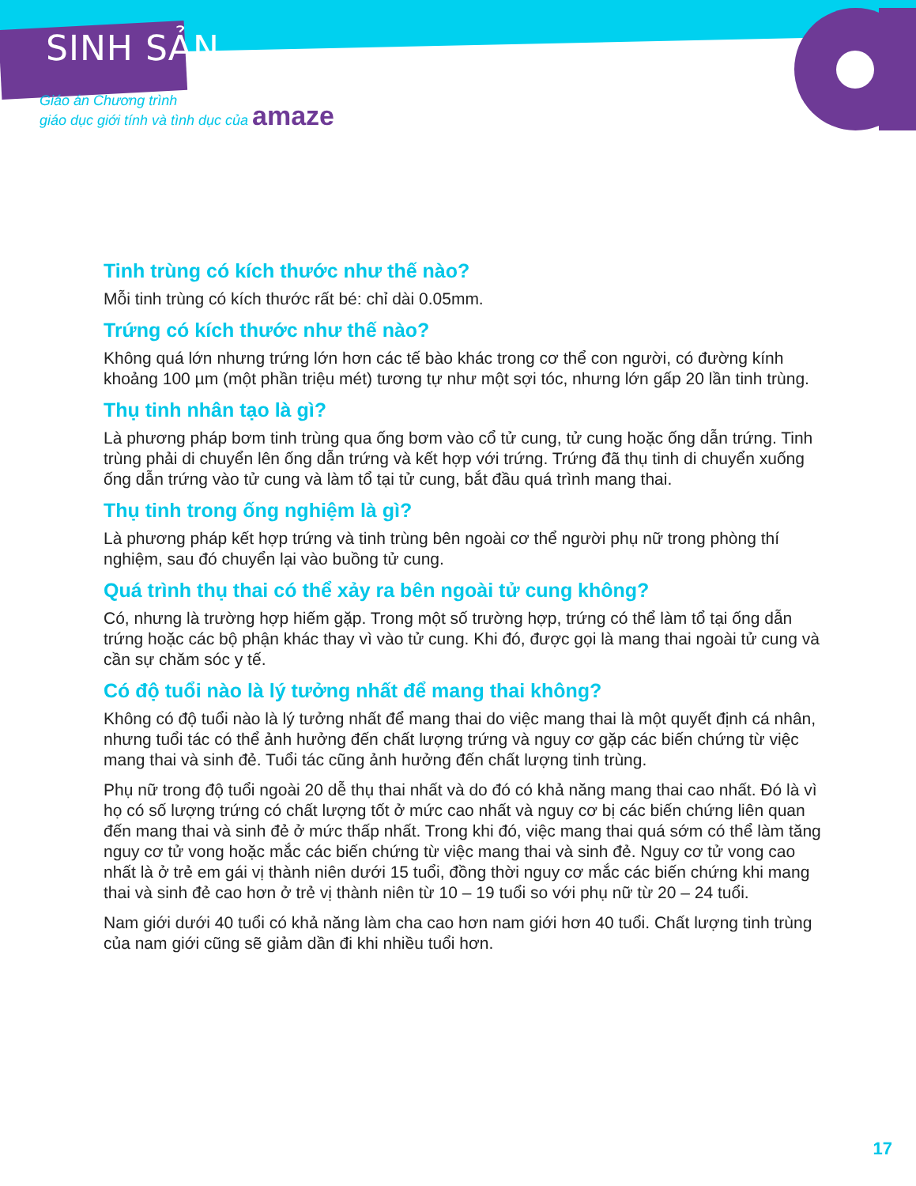SINH SẢN
Giáo án Chương trình
giáo dục giới tính và tình dục của amaze
Tinh trùng có kích thước như thế nào?
Mỗi tinh trùng có kích thước rất bé: chỉ dài 0.05mm.
Trứng có kích thước như thế nào?
Không quá lớn nhưng trứng lớn hơn các tế bào khác trong cơ thể con người, có đường kính khoảng 100 µm (một phần triệu mét) tương tự như một sợi tóc, nhưng lớn gấp 20 lần tinh trùng.
Thụ tinh nhân tạo là gì?
Là phương pháp bơm tinh trùng qua ống bơm vào cổ tử cung, tử cung hoặc ống dẫn trứng. Tinh trùng phải di chuyển lên ống dẫn trứng và kết hợp với trứng. Trứng đã thụ tinh di chuyển xuống ống dẫn trứng vào tử cung và làm tổ tại tử cung, bắt đầu quá trình mang thai.
Thụ tinh trong ống nghiệm là gì?
Là phương pháp kết hợp trứng và tinh trùng bên ngoài cơ thể người phụ nữ trong phòng thí nghiệm, sau đó chuyển lại vào buồng tử cung.
Quá trình thụ thai có thể xảy ra bên ngoài tử cung không?
Có, nhưng là trường hợp hiếm gặp. Trong một số trường hợp, trứng có thể làm tổ tại ống dẫn trứng hoặc các bộ phận khác thay vì vào tử cung. Khi đó, được gọi là mang thai ngoài tử cung và cần sự chăm sóc y tế.
Có độ tuổi nào là lý tưởng nhất để mang thai không?
Không có độ tuổi nào là lý tưởng nhất để mang thai do việc mang thai là một quyết định cá nhân, nhưng tuổi tác có thể ảnh hưởng đến chất lượng trứng và nguy cơ gặp các biến chứng từ việc mang thai và sinh đẻ. Tuổi tác cũng ảnh hưởng đến chất lượng tinh trùng.
Phụ nữ trong độ tuổi ngoài 20 dễ thụ thai nhất và do đó có khả năng mang thai cao nhất. Đó là vì họ có số lượng trứng có chất lượng tốt ở mức cao nhất và nguy cơ bị các biến chứng liên quan đến mang thai và sinh đẻ ở mức thấp nhất. Trong khi đó, việc mang thai quá sớm có thể làm tăng nguy cơ tử vong hoặc mắc các biến chứng từ việc mang thai và sinh đẻ. Nguy cơ tử vong cao nhất là ở trẻ em gái vị thành niên dưới 15 tuổi, đồng thời nguy cơ mắc các biến chứng khi mang thai và sinh đẻ cao hơn ở trẻ vị thành niên từ 10 – 19 tuổi so với phụ nữ từ 20 – 24 tuổi.
Nam giới dưới 40 tuổi có khả năng làm cha cao hơn nam giới hơn 40 tuổi. Chất lượng tinh trùng của nam giới cũng sẽ giảm dần đi khi nhiều tuổi hơn.
17